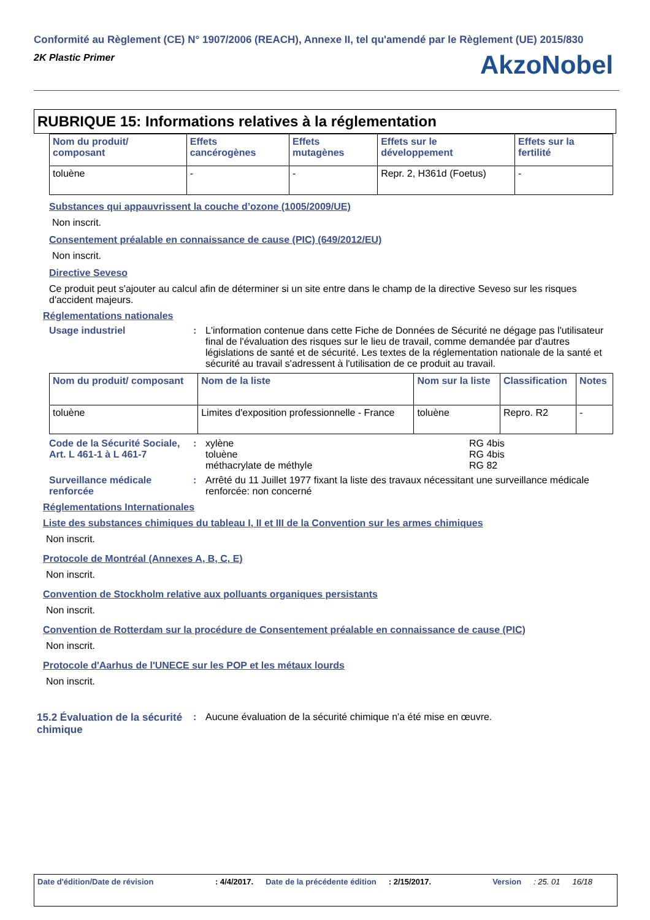Conformité au Règlement (CE) N° 1907/2006 (REACH), Annexe II, tel qu'amendé par le Règlement (UE) 2015/830
2K Plastic Primer
AkzoNobel
RUBRIQUE 15: Informations relatives à la réglementation
| Nom du produit/ composant | Effets cancérogènes | Effets mutagènes | Effets sur le développement | Effets sur la fertilité |
| --- | --- | --- | --- | --- |
| toluène | - | - | Repr. 2, H361d (Foetus) | - |
Substances qui appauvrissent la couche d’ozone (1005/2009/UE)
Non inscrit.
Consentement préalable en connaissance de cause (PIC) (649/2012/EU)
Non inscrit.
Directive Seveso
Ce produit peut s'ajouter au calcul afin de déterminer si un site entre dans le champ de la directive Seveso sur les risques d'accident majeurs.
Réglementations nationales
Usage industriel : L'information contenue dans cette Fiche de Données de Sécurité ne dégage pas l'utilisateur final de l'évaluation des risques sur le lieu de travail, comme demandée par d'autres législations de santé et de sécurité. Les textes de la réglementation nationale de la santé et sécurité au travail s'adressent à l'utilisation de ce produit au travail.
| Nom du produit/ composant | Nom de la liste | Nom sur la liste | Classification | Notes |
| --- | --- | --- | --- | --- |
| toluène | Limites d'exposition professionnelle - France | toluène | Repro. R2 | - |
Code de la Sécurité Sociale, Art. L 461-1 à L 461-7
: xylène
toluène
méthacrylate de méthyle
RG 4bis
RG 4bis
RG 82
Surveillance médicale renforcée
: Arrêté du 11 Juillet 1977 fixant la liste des travaux nécessitant une surveillance médicale renforcée: non concerné
Réglementations Internationales
Liste des substances chimiques du tableau I, II et III de la Convention sur les armes chimiques
Non inscrit.
Protocole de Montréal (Annexes A, B, C, E)
Non inscrit.
Convention de Stockholm relative aux polluants organiques persistants
Non inscrit.
Convention de Rotterdam sur la procédure de Consentement préalable en connaissance de cause (PIC)
Non inscrit.
Protocole d'Aarhus de l'UNECE sur les POP et les métaux lourds
Non inscrit.
15.2 Évaluation de la sécurité chimique
: Aucune évaluation de la sécurité chimique n'a été mise en œuvre.
Date d'édition/Date de révision: 4/4/2017. Date de la précédente édition: 2/15/2017. Version: 25. 01 16/18